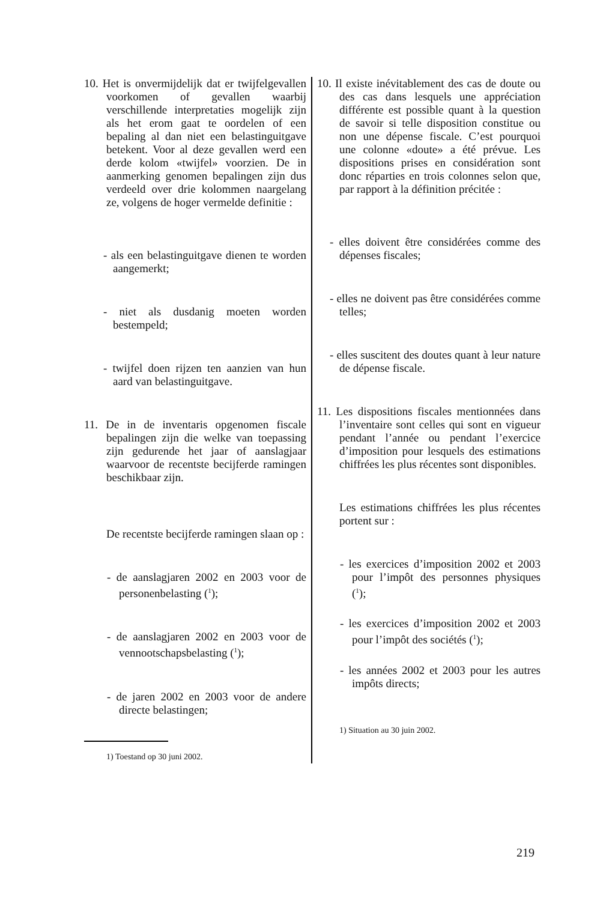10. Het is onvermijdelijk dat er twijfelgevallen voorkomen of gevallen waarbij verschillende interpretaties mogelijk zijn als het erom gaat te oordelen of een bepaling al dan niet een belastinguitgave betekent. Voor al deze gevallen werd een derde kolom «twijfel» voorzien. De in aanmerking genomen bepalingen zijn dus verdeeld over drie kolommen naargelang ze, volgens de hoger vermelde definitie :
- als een belastinguitgave dienen te worden aangemerkt;
- niet als dusdanig moeten worden bestempeld;
- twijfel doen rijzen ten aanzien van hun aard van belastinguitgave.
11. De in de inventaris opgenomen fiscale bepalingen zijn die welke van toepassing zijn gedurende het jaar of aanslagjaar waarvoor de recentste becijferde ramingen beschikbaar zijn.
De recentste becijferde ramingen slaan op :
- de aanslagjaren 2002 en 2003 voor de personenbelasting (<sup>1</sup>);
- de aanslagjaren 2002 en 2003 voor de vennootschapsbelasting (<sup>1</sup>);
- de jaren 2002 en 2003 voor de andere directe belastingen;
1) Toestand op 30 juni 2002.
10. Il existe inévitablement des cas de doute ou des cas dans lesquels une appréciation différente est possible quant à la question de savoir si telle disposition constitue ou non une dépense fiscale. C’est pourquoi une colonne «doute» a été prévue. Les dispositions prises en considération sont donc réparties en trois colonnes selon que, par rapport à la définition précitée :
- elles doivent être considérées comme des dépenses fiscales;
- elles ne doivent pas être considérées comme telles;
- elles suscitent des doutes quant à leur nature de dépense fiscale.
11. Les dispositions fiscales mentionnées dans l’inventaire sont celles qui sont en vigueur pendant l’année ou pendant l’exercice d’imposition pour lesquels des estimations chiffrées les plus récentes sont disponibles.
Les estimations chiffrées les plus récentes portent sur :
- les exercices d’imposition 2002 et 2003 pour l’impôt des personnes physiques (<sup>1</sup>);
- les exercices d’imposition 2002 et 2003 pour l’impôt des sociétés (<sup>1</sup>);
- les années 2002 et 2003 pour les autres impôts directs;
1) Situation au 30 juin 2002.
219